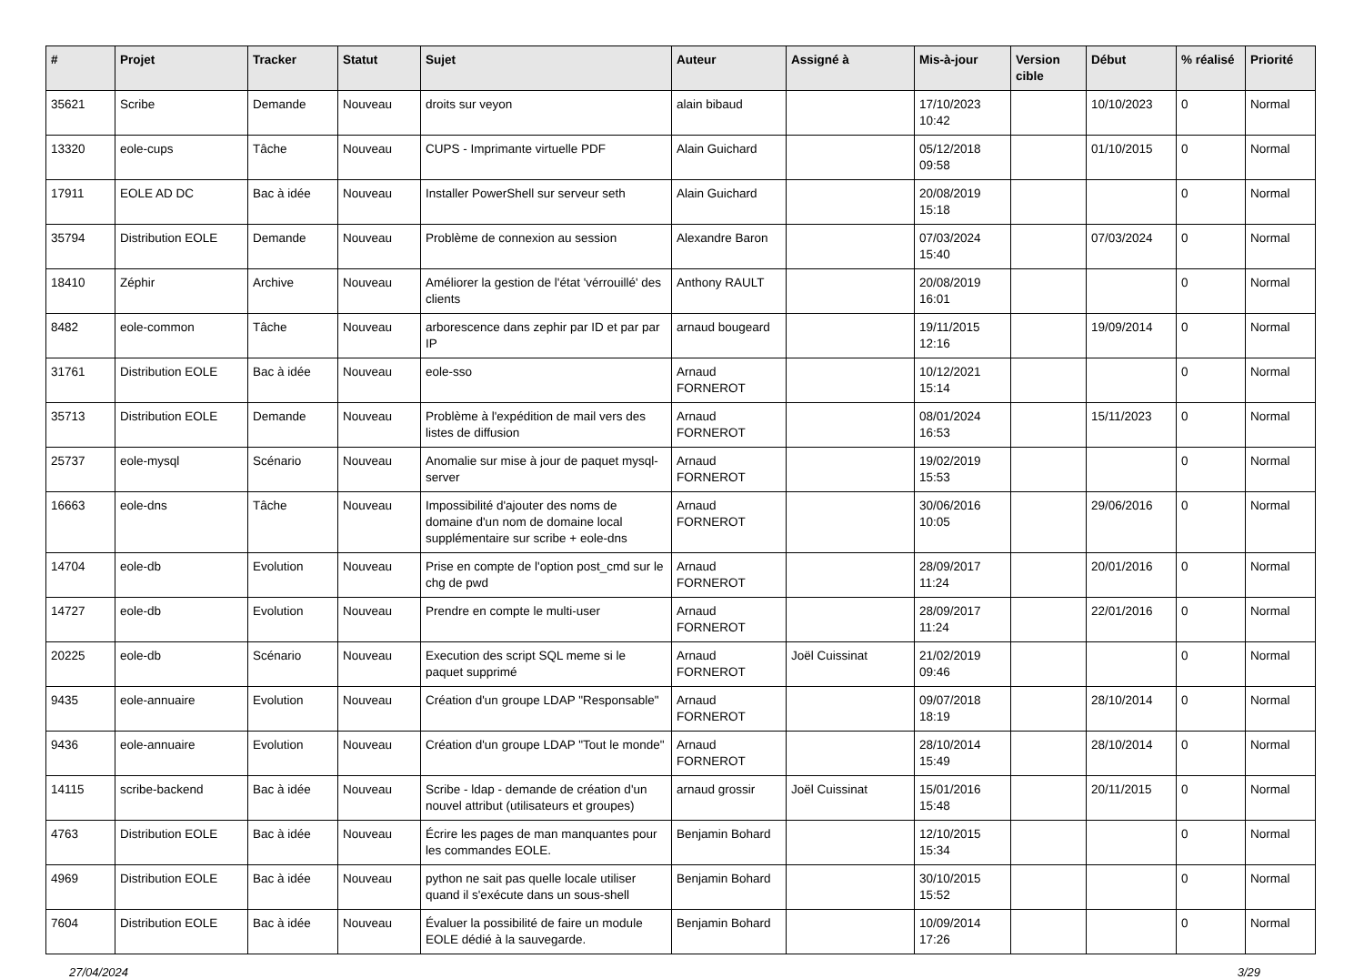| # | Projet | Tracker | Statut | Sujet | Auteur | Assigné à | Mis-à-jour | Version cible | Début | % réalisé | Priorité |
| --- | --- | --- | --- | --- | --- | --- | --- | --- | --- | --- | --- |
| 35621 | Scribe | Demande | Nouveau | droits sur veyon | alain bibaud | | 17/10/2023 10:42 | | 10/10/2023 | 0 | Normal |
| 13320 | eole-cups | Tâche | Nouveau | CUPS - Imprimante virtuelle PDF | Alain Guichard | | 05/12/2018 09:58 | | 01/10/2015 | 0 | Normal |
| 17911 | EOLE AD DC | Bac à idée | Nouveau | Installer PowerShell sur serveur seth | Alain Guichard | | 20/08/2019 15:18 | | | 0 | Normal |
| 35794 | Distribution EOLE | Demande | Nouveau | Problème de connexion au session | Alexandre Baron | | 07/03/2024 15:40 | | 07/03/2024 | 0 | Normal |
| 18410 | Zéphir | Archive | Nouveau | Améliorer la gestion de l'état 'vérrouillé' des clients | Anthony RAULT | | 20/08/2019 16:01 | | | 0 | Normal |
| 8482 | eole-common | Tâche | Nouveau | arborescence dans zephir par ID et par par IP | arnaud bougeard | | 19/11/2015 12:16 | | 19/09/2014 | 0 | Normal |
| 31761 | Distribution EOLE | Bac à idée | Nouveau | eole-sso | Arnaud FORNEROT | | 10/12/2021 15:14 | | | 0 | Normal |
| 35713 | Distribution EOLE | Demande | Nouveau | Problème à l'expédition de mail vers des listes de diffusion | Arnaud FORNEROT | | 08/01/2024 16:53 | | 15/11/2023 | 0 | Normal |
| 25737 | eole-mysql | Scénario | Nouveau | Anomalie sur mise à jour de paquet mysql-server | Arnaud FORNEROT | | 19/02/2019 15:53 | | | 0 | Normal |
| 16663 | eole-dns | Tâche | Nouveau | Impossibilité d'ajouter des noms de domaine d'un nom de domaine local supplémentaire sur scribe + eole-dns | Arnaud FORNEROT | | 30/06/2016 10:05 | | 29/06/2016 | 0 | Normal |
| 14704 | eole-db | Evolution | Nouveau | Prise en compte de l'option post_cmd sur le chg de pwd | Arnaud FORNEROT | | 28/09/2017 11:24 | | 20/01/2016 | 0 | Normal |
| 14727 | eole-db | Evolution | Nouveau | Prendre en compte le multi-user | Arnaud FORNEROT | | 28/09/2017 11:24 | | 22/01/2016 | 0 | Normal |
| 20225 | eole-db | Scénario | Nouveau | Execution des script SQL meme si le paquet supprimé | Arnaud FORNEROT | Joël Cuissinat | 21/02/2019 09:46 | | | 0 | Normal |
| 9435 | eole-annuaire | Evolution | Nouveau | Création d'un groupe LDAP "Responsable" | Arnaud FORNEROT | | 09/07/2018 18:19 | | 28/10/2014 | 0 | Normal |
| 9436 | eole-annuaire | Evolution | Nouveau | Création d'un groupe LDAP "Tout le monde" | Arnaud FORNEROT | | 28/10/2014 15:49 | | 28/10/2014 | 0 | Normal |
| 14115 | scribe-backend | Bac à idée | Nouveau | Scribe - ldap - demande de création d'un nouvel attribut (utilisateurs et groupes) | arnaud grossir | Joël Cuissinat | 15/01/2016 15:48 | | 20/11/2015 | 0 | Normal |
| 4763 | Distribution EOLE | Bac à idée | Nouveau | Écrire les pages de man manquantes pour les commandes EOLE. | Benjamin Bohard | | 12/10/2015 15:34 | | | 0 | Normal |
| 4969 | Distribution EOLE | Bac à idée | Nouveau | python ne sait pas quelle locale utiliser quand il s'exécute dans un sous-shell | Benjamin Bohard | | 30/10/2015 15:52 | | | 0 | Normal |
| 7604 | Distribution EOLE | Bac à idée | Nouveau | Évaluer la possibilité de faire un module EOLE dédié à la sauvegarde. | Benjamin Bohard | | 10/09/2014 17:26 | | | 0 | Normal |
27/04/2024 3/29